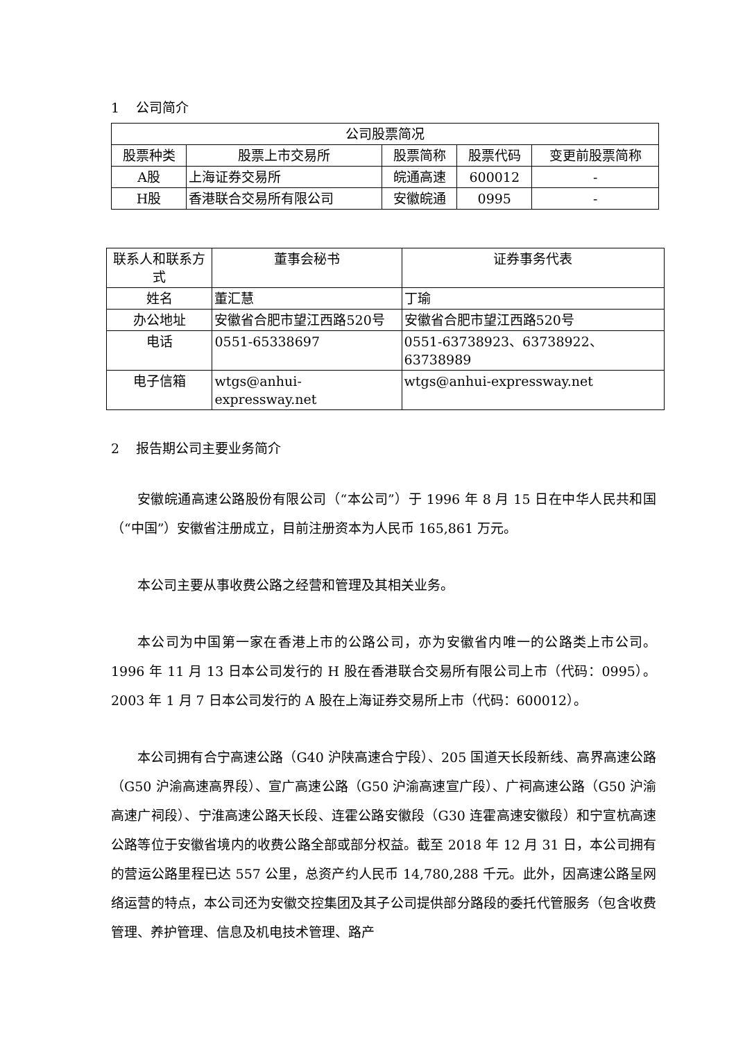1 公司简介
| 公司股票简况 | | | | |
| --- | --- | --- | --- | --- |
| 股票种类 | 股票上市交易所 | 股票简称 | 股票代码 | 变更前股票简称 |
| A股 | 上海证券交易所 | 皖通高速 | 600012 | - |
| H股 | 香港联合交易所有限公司 | 安徽皖通 | 0995 | - |
| 联系人和联系方式 | 董事会秘书 | 证券事务代表 |
| --- | --- | --- |
| 姓名 | 董汇慧 | 丁瑜 |
| 办公地址 | 安徽省合肥市望江西路520号 | 安徽省合肥市望江西路520号 |
| 电话 | 0551-65338697 | 0551-63738923、63738922、63738989 |
| 电子信箱 | wtgs@anhui-expressway.net | wtgs@anhui-expressway.net |
2 报告期公司主要业务简介
安徽皖通高速公路股份有限公司（“本公司”）于 1996 年 8 月 15 日在中华人民共和国（“中国”）安徽省注册成立，目前注册资本为人民币 165,861 万元。
本公司主要从事收费公路之经营和管理及其相关业务。
本公司为中国第一家在香港上市的公路公司，亦为安徽省内唯一的公路类上市公司。1996 年 11 月 13 日本公司发行的 H 股在香港联合交易所有限公司上市（代码：0995）。2003 年 1 月 7 日本公司发行的 A 股在上海证券交易所上市（代码：600012）。
本公司拥有合宁高速公路（G40 沪陕高速合宁段）、205 国道天长段新线、高界高速公路（G50 沪渝高速高界段）、宣广高速公路（G50 沪渝高速宣广段）、广祠高速公路（G50 沪渝高速广祠段）、宁淮高速公路天长段、连霍公路安徽段（G30 连霍高速安徽段）和宁宣杭高速公路等位于安徽省境内的收费公路全部或部分权益。截至 2018 年 12 月 31 日，本公司拥有的营运公路里程已达 557 公里，总资产约人民币 14,780,288 千元。此外，因高速公路呈网络运营的特点，本公司还为安徽交控集团及其子公司提供部分路段的委托代管服务（包含收费管理、养护管理、信息及机电技术管理、路产